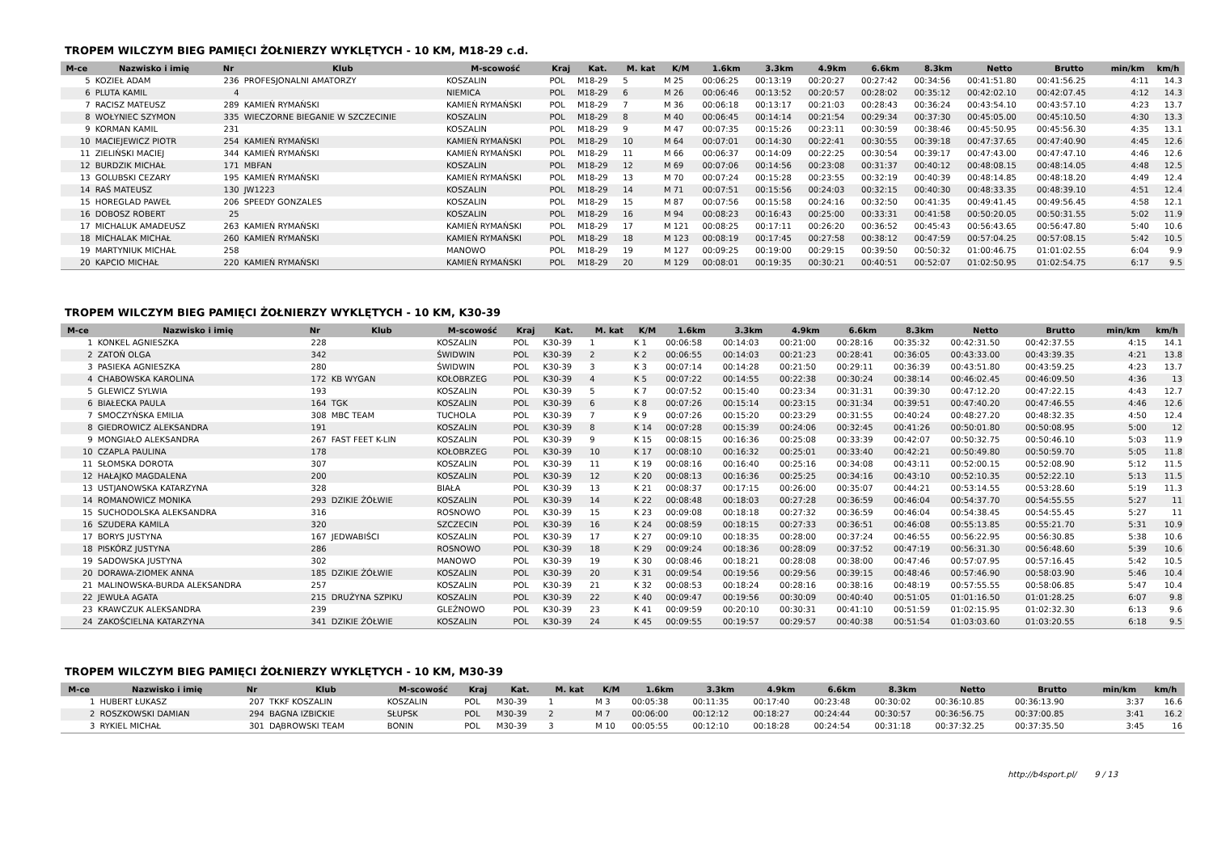TROPEM WILCZYM BIEG PAMIĘCI ŻOŁNIERZY WYKLĘTYCH - 10 KM, M18-29 c.d.
| M-ce | Nazwisko i imię | Nr | Klub | M-scowość | Kraj | Kat. | M. kat | K/M | 1.6km | 3.3km | 4.9km | 6.6km | 8.3km | Netto | Brutto | min/km | km/h |
| --- | --- | --- | --- | --- | --- | --- | --- | --- | --- | --- | --- | --- | --- | --- | --- | --- | --- |
| 5 | KOZIEŁ ADAM | 236 | PROFESJONALNI AMATORZY | KOSZALIN | POL | M18-29 | 5 | M 25 | 00:06:25 | 00:13:19 | 00:20:27 | 00:27:42 | 00:34:56 | 00:41:51.80 | 00:41:56.25 | 4:11 | 14.3 |
| 6 | PLUTA KAMIL | 4 | | NIEMICA | POL | M18-29 | 6 | M 26 | 00:06:46 | 00:13:52 | 00:20:57 | 00:28:02 | 00:35:12 | 00:42:02.10 | 00:42:07.45 | 4:12 | 14.3 |
| 7 | RACISZ MATEUSZ | 289 | KAMIEŃ RYMAŃSKI | KAMIEŃ RYMAŃSKI | POL | M18-29 | 7 | M 36 | 00:06:18 | 00:13:17 | 00:21:03 | 00:28:43 | 00:36:24 | 00:43:54.10 | 00:43:57.10 | 4:23 | 13.7 |
| 8 | WOŁYNIEC SZYMON | 335 | WIECZORNE BIEGANIE W SZCZECINIE | KOSZALIN | POL | M18-29 | 8 | M 40 | 00:06:45 | 00:14:14 | 00:21:54 | 00:29:34 | 00:37:30 | 00:45:05.00 | 00:45:10.50 | 4:30 | 13.3 |
| 9 | KORMAN KAMIL | 231 | | KOSZALIN | POL | M18-29 | 9 | M 47 | 00:07:35 | 00:15:26 | 00:23:11 | 00:30:59 | 00:38:46 | 00:45:50.95 | 00:45:56.30 | 4:35 | 13.1 |
| 10 | MACIEJEWICZ PIOTR | 254 | KAMIEŃ RYMAŃSKI | KAMIEŃ RYMAŃSKI | POL | M18-29 | 10 | M 64 | 00:07:01 | 00:14:30 | 00:22:41 | 00:30:55 | 00:39:18 | 00:47:37.65 | 00:47:40.90 | 4:45 | 12.6 |
| 11 | ZIELIŃSKI MACIEJ | 344 | KAMIEŃ RYMAŃSKI | KAMIEŃ RYMAŃSKI | POL | M18-29 | 11 | M 66 | 00:06:37 | 00:14:09 | 00:22:25 | 00:30:54 | 00:39:17 | 00:47:43.00 | 00:47:47.10 | 4:46 | 12.6 |
| 12 | BURDZIK MICHAŁ | 171 | MBFAN | KOSZALIN | POL | M18-29 | 12 | M 69 | 00:07:06 | 00:14:56 | 00:23:08 | 00:31:37 | 00:40:12 | 00:48:08.15 | 00:48:14.05 | 4:48 | 12.5 |
| 13 | GOLUBSKI CEZARY | 195 | KAMIEŃ RYMAŃSKI | KAMIEŃ RYMAŃSKI | POL | M18-29 | 13 | M 70 | 00:07:24 | 00:15:28 | 00:23:55 | 00:32:19 | 00:40:39 | 00:48:14.85 | 00:48:18.20 | 4:49 | 12.4 |
| 14 | RAŚ MATEUSZ | 130 | JW1223 | KOSZALIN | POL | M18-29 | 14 | M 71 | 00:07:51 | 00:15:56 | 00:24:03 | 00:32:15 | 00:40:30 | 00:48:33.35 | 00:48:39.10 | 4:51 | 12.4 |
| 15 | HOREGLAD PAWEŁ | 206 | SPEEDY GONZALES | KOSZALIN | POL | M18-29 | 15 | M 87 | 00:07:56 | 00:15:58 | 00:24:16 | 00:32:50 | 00:41:35 | 00:49:41.45 | 00:49:56.45 | 4:58 | 12.1 |
| 16 | DOBOSZ ROBERT | 25 | | KOSZALIN | POL | M18-29 | 16 | M 94 | 00:08:23 | 00:16:43 | 00:25:00 | 00:33:31 | 00:41:58 | 00:50:20.05 | 00:50:31.55 | 5:02 | 11.9 |
| 17 | MICHALUK AMADEUSZ | 263 | KAMIEŃ RYMAŃSKI | KAMIEŃ RYMAŃSKI | POL | M18-29 | 17 | M 121 | 00:08:25 | 00:17:11 | 00:26:20 | 00:36:52 | 00:45:43 | 00:56:43.65 | 00:56:47.80 | 5:40 | 10.6 |
| 18 | MICHALAK MICHAŁ | 260 | KAMIEŃ RYMAŃSKI | KAMIEŃ RYMAŃSKI | POL | M18-29 | 18 | M 123 | 00:08:19 | 00:17:45 | 00:27:58 | 00:38:12 | 00:47:59 | 00:57:04.25 | 00:57:08.15 | 5:42 | 10.5 |
| 19 | MARTYNIUK MICHAŁ | 258 | | MANOWO | POL | M18-29 | 19 | M 127 | 00:09:25 | 00:19:00 | 00:29:15 | 00:39:50 | 00:50:32 | 01:00:46.75 | 01:01:02.55 | 6:04 | 9.9 |
| 20 | KAPCIO MICHAŁ | 220 | KAMIEŃ RYMAŃSKI | KAMIEŃ RYMAŃSKI | POL | M18-29 | 20 | M 129 | 00:08:01 | 00:19:35 | 00:30:21 | 00:40:51 | 00:52:07 | 01:02:50.95 | 01:02:54.75 | 6:17 | 9.5 |
TROPEM WILCZYM BIEG PAMIĘCI ŻOŁNIERZY WYKLĘTYCH - 10 KM, K30-39
| M-ce | Nazwisko i imię | Nr | Klub | M-scowość | Kraj | Kat. | M. kat | K/M | 1.6km | 3.3km | 4.9km | 6.6km | 8.3km | Netto | Brutto | min/km | km/h |
| --- | --- | --- | --- | --- | --- | --- | --- | --- | --- | --- | --- | --- | --- | --- | --- | --- | --- |
| 1 | KONKEL AGNIESZKA | 228 | | KOSZALIN | POL | K30-39 | 1 | K 1 | 00:06:58 | 00:14:03 | 00:21:00 | 00:28:16 | 00:35:32 | 00:42:31.50 | 00:42:37.55 | 4:15 | 14.1 |
| 2 | ZATOŃ OLGA | 342 | | ŚWIDWIN | POL | K30-39 | 2 | K 2 | 00:06:55 | 00:14:03 | 00:21:23 | 00:28:41 | 00:36:05 | 00:43:33.00 | 00:43:39.35 | 4:21 | 13.8 |
| 3 | PASIEKA AGNIESZKA | 280 | | ŚWIDWIN | POL | K30-39 | 3 | K 3 | 00:07:14 | 00:14:28 | 00:21:50 | 00:29:11 | 00:36:39 | 00:43:51.80 | 00:43:59.25 | 4:23 | 13.7 |
| 4 | CHABOWSKA KAROLINA | 172 | KB WYGAN | KOŁOBRZEG | POL | K30-39 | 4 | K 5 | 00:07:22 | 00:14:55 | 00:22:38 | 00:30:24 | 00:38:14 | 00:46:02.45 | 00:46:09.50 | 4:36 | 13 |
| 5 | GLEWICZ SYLWIA | 193 | | KOSZALIN | POL | K30-39 | 5 | K 7 | 00:07:52 | 00:15:40 | 00:23:34 | 00:31:31 | 00:39:30 | 00:47:12.20 | 00:47:22.15 | 4:43 | 12.7 |
| 6 | BIAŁECKA PAULA | 164 | TGK | KOSZALIN | POL | K30-39 | 6 | K 8 | 00:07:26 | 00:15:14 | 00:23:15 | 00:31:34 | 00:39:51 | 00:47:40.20 | 00:47:46.55 | 4:46 | 12.6 |
| 7 | SMOCZYŃSKA EMILIA | 308 | MBC TEAM | TUCHOLA | POL | K30-39 | 7 | K 9 | 00:07:26 | 00:15:20 | 00:23:29 | 00:31:55 | 00:40:24 | 00:48:27.20 | 00:48:32.35 | 4:50 | 12.4 |
| 8 | GIEDROWICZ ALEKSANDRA | 191 | | KOSZALIN | POL | K30-39 | 8 | K 14 | 00:07:28 | 00:15:39 | 00:24:06 | 00:32:45 | 00:41:26 | 00:50:01.80 | 00:50:08.95 | 5:00 | 12 |
| 9 | MONGIAŁO ALEKSANDRA | 267 | FAST FEET K-LIN | KOSZALIN | POL | K30-39 | 9 | K 15 | 00:08:15 | 00:16:36 | 00:25:08 | 00:33:39 | 00:42:07 | 00:50:32.75 | 00:50:46.10 | 5:03 | 11.9 |
| 10 | CZAPLA PAULINA | 178 | | KOŁOBRZEG | POL | K30-39 | 10 | K 17 | 00:08:10 | 00:16:32 | 00:25:01 | 00:33:40 | 00:42:21 | 00:50:49.80 | 00:50:59.70 | 5:05 | 11.8 |
| 11 | SŁOMSKA DOROTA | 307 | | KOSZALIN | POL | K30-39 | 11 | K 19 | 00:08:16 | 00:16:40 | 00:25:16 | 00:34:08 | 00:43:11 | 00:52:00.15 | 00:52:08.90 | 5:12 | 11.5 |
| 12 | HAŁAJKO MAGDALENA | 200 | | KOSZALIN | POL | K30-39 | 12 | K 20 | 00:08:13 | 00:16:36 | 00:25:25 | 00:34:16 | 00:43:10 | 00:52:10.35 | 00:52:22.10 | 5:13 | 11.5 |
| 13 | USTJANOWSKA KATARZYNA | 328 | | BIAŁA | POL | K30-39 | 13 | K 21 | 00:08:37 | 00:17:15 | 00:26:00 | 00:35:07 | 00:44:21 | 00:53:14.55 | 00:53:28.60 | 5:19 | 11.3 |
| 14 | ROMANOWICZ MONIKA | 293 | DZIKIE ŻÓŁWIE | KOSZALIN | POL | K30-39 | 14 | K 22 | 00:08:48 | 00:18:03 | 00:27:28 | 00:36:59 | 00:46:04 | 00:54:37.70 | 00:54:55.55 | 5:27 | 11 |
| 15 | SUCHODOLSKA ALEKSANDRA | 316 | | ROSNOWO | POL | K30-39 | 15 | K 23 | 00:09:08 | 00:18:18 | 00:27:32 | 00:36:59 | 00:46:04 | 00:54:38.45 | 00:54:55.45 | 5:27 | 11 |
| 16 | SZUDERA KAMILA | 320 | | SZCZECIN | POL | K30-39 | 16 | K 24 | 00:08:59 | 00:18:15 | 00:27:33 | 00:36:51 | 00:46:08 | 00:55:13.85 | 00:55:21.70 | 5:31 | 10.9 |
| 17 | BORYS JUSTYNA | 167 | JEDWABIŚCI | KOSZALIN | POL | K30-39 | 17 | K 27 | 00:09:10 | 00:18:35 | 00:28:00 | 00:37:24 | 00:46:55 | 00:56:22.95 | 00:56:30.85 | 5:38 | 10.6 |
| 18 | PISKÓRZ JUSTYNA | 286 | | ROSNOWO | POL | K30-39 | 18 | K 29 | 00:09:24 | 00:18:36 | 00:28:09 | 00:37:52 | 00:47:19 | 00:56:31.30 | 00:56:48.60 | 5:39 | 10.6 |
| 19 | SADOWSKA JUSTYNA | 302 | | MANOWO | POL | K30-39 | 19 | K 30 | 00:08:46 | 00:18:21 | 00:28:08 | 00:38:00 | 00:47:46 | 00:57:07.95 | 00:57:16.45 | 5:42 | 10.5 |
| 20 | DORAWA-ZIOMEK ANNA | 185 | DZIKIE ŻÓŁWIE | KOSZALIN | POL | K30-39 | 20 | K 31 | 00:09:54 | 00:19:56 | 00:29:56 | 00:39:15 | 00:48:46 | 00:57:46.90 | 00:58:03.90 | 5:46 | 10.4 |
| 21 | MALINOWSKA-BURDA ALEKSANDRA | 257 | | KOSZALIN | POL | K30-39 | 21 | K 32 | 00:08:53 | 00:18:24 | 00:28:16 | 00:38:16 | 00:48:19 | 00:57:55.55 | 00:58:06.85 | 5:47 | 10.4 |
| 22 | JEWUŁA AGATA | 215 | DRUŻYNA SZPIKU | KOSZALIN | POL | K30-39 | 22 | K 40 | 00:09:47 | 00:19:56 | 00:30:09 | 00:40:40 | 00:51:05 | 01:01:16.50 | 01:01:28.25 | 6:07 | 9.8 |
| 23 | KRAWCZUK ALEKSANDRA | 239 | | GLEŹNOWO | POL | K30-39 | 23 | K 41 | 00:09:59 | 00:20:10 | 00:30:31 | 00:41:10 | 00:51:59 | 01:02:15.95 | 01:02:32.30 | 6:13 | 9.6 |
| 24 | ZAKOŚCIELNA KATARZYNA | 341 | DZIKIE ŻÓŁWIE | KOSZALIN | POL | K30-39 | 24 | K 45 | 00:09:55 | 00:19:57 | 00:29:57 | 00:40:38 | 00:51:54 | 01:03:03.60 | 01:03:20.55 | 6:18 | 9.5 |
TROPEM WILCZYM BIEG PAMIĘCI ŻOŁNIERZY WYKLĘTYCH - 10 KM, M30-39
| M-ce | Nazwisko i imię | Nr | Klub | M-scowość | Kraj | Kat. | M. kat | K/M | 1.6km | 3.3km | 4.9km | 6.6km | 8.3km | Netto | Brutto | min/km | km/h |
| --- | --- | --- | --- | --- | --- | --- | --- | --- | --- | --- | --- | --- | --- | --- | --- | --- | --- |
| 1 | HUBERT ŁUKASZ | 207 | TKKF KOSZALIN | KOSZALIN | POL | M30-39 | 1 | M 3 | 00:05:38 | 00:11:35 | 00:17:40 | 00:23:48 | 00:30:02 | 00:36:10.85 | 00:36:13.90 | 3:37 | 16.6 |
| 2 | ROSZKOWSKI DAMIAN | 294 | BAGNA IZBICKIE | SŁUPSK | POL | M30-39 | 2 | M 7 | 00:06:00 | 00:12:12 | 00:18:27 | 00:24:44 | 00:30:57 | 00:36:56.75 | 00:37:00.85 | 3:41 | 16.2 |
| 3 | RYKIEL MICHAŁ | 301 | DĄBROWSKI TEAM | BONIN | POL | M30-39 | 3 | M 10 | 00:05:55 | 00:12:10 | 00:18:28 | 00:24:54 | 00:31:18 | 00:37:32.25 | 00:37:35.50 | 3:45 | 16 |
http://b4sport.pl/ 9 / 13